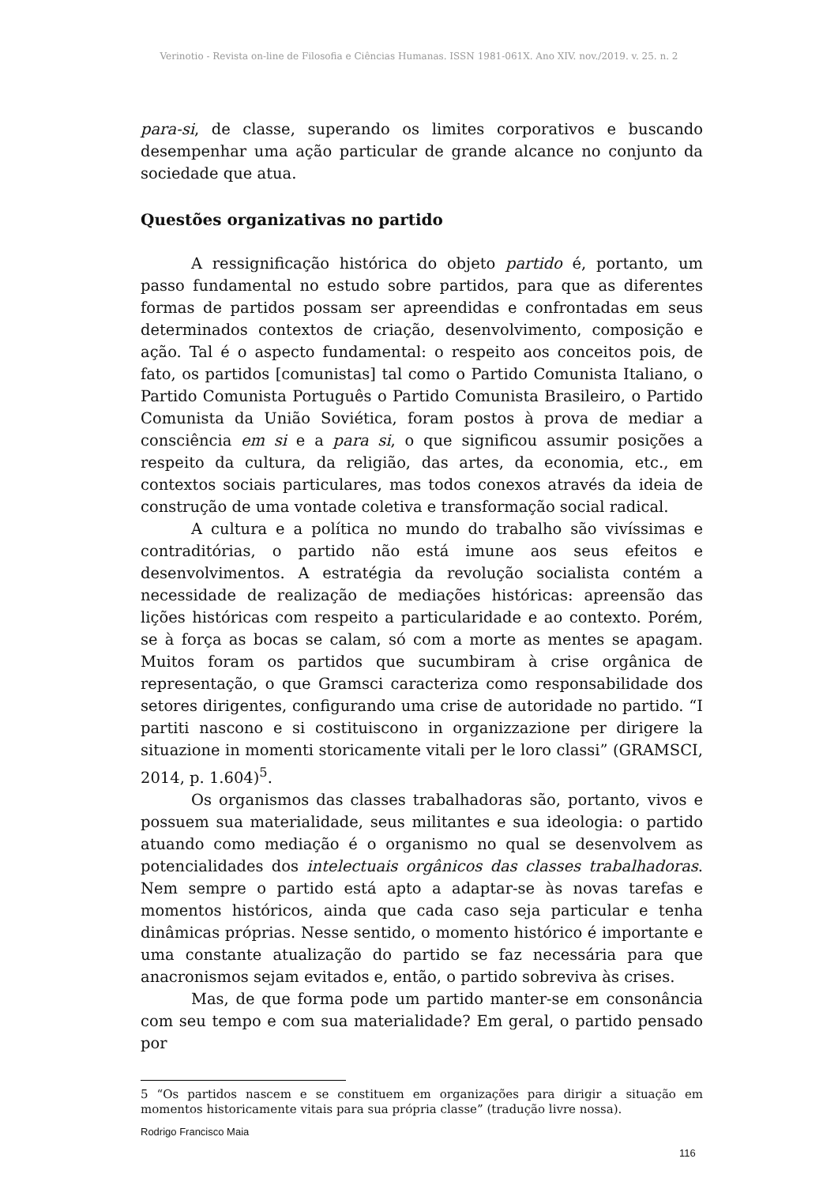Verinotio - Revista on-line de Filosofia e Ciências Humanas. ISSN 1981-061X. Ano XIV. nov./2019. v. 25. n. 2
para-si, de classe, superando os limites corporativos e buscando desempenhar uma ação particular de grande alcance no conjunto da sociedade que atua.
Questões organizativas no partido
A ressignificação histórica do objeto partido é, portanto, um passo fundamental no estudo sobre partidos, para que as diferentes formas de partidos possam ser apreendidas e confrontadas em seus determinados contextos de criação, desenvolvimento, composição e ação. Tal é o aspecto fundamental: o respeito aos conceitos pois, de fato, os partidos [comunistas] tal como o Partido Comunista Italiano, o Partido Comunista Português o Partido Comunista Brasileiro, o Partido Comunista da União Soviética, foram postos à prova de mediar a consciência em si e a para si, o que significou assumir posições a respeito da cultura, da religião, das artes, da economia, etc., em contextos sociais particulares, mas todos conexos através da ideia de construção de uma vontade coletiva e transformação social radical.
A cultura e a política no mundo do trabalho são vivíssimas e contraditórias, o partido não está imune aos seus efeitos e desenvolvimentos. A estratégia da revolução socialista contém a necessidade de realização de mediações históricas: apreensão das lições históricas com respeito a particularidade e ao contexto. Porém, se à força as bocas se calam, só com a morte as mentes se apagam. Muitos foram os partidos que sucumbiram à crise orgânica de representação, o que Gramsci caracteriza como responsabilidade dos setores dirigentes, configurando uma crise de autoridade no partido. “I partiti nascono e si costituiscono in organizzazione per dirigere la situazione in momenti storicamente vitali per le loro classi” (GRAMSCI, 2014, p. 1.604)<sup>5</sup>.
Os organismos das classes trabalhadoras são, portanto, vivos e possuem sua materialidade, seus militantes e sua ideologia: o partido atuando como mediação é o organismo no qual se desenvolvem as potencialidades dos intelectuais orgânicos das classes trabalhadoras. Nem sempre o partido está apto a adaptar-se às novas tarefas e momentos históricos, ainda que cada caso seja particular e tenha dinâmicas próprias. Nesse sentido, o momento histórico é importante e uma constante atualização do partido se faz necessária para que anacronismos sejam evitados e, então, o partido sobreviva às crises.
Mas, de que forma pode um partido manter-se em consonância com seu tempo e com sua materialidade? Em geral, o partido pensado por
5 “Os partidos nascem e se constituem em organizações para dirigir a situação em momentos historicamente vitais para sua própria classe” (tradução livre nossa).
Rodrigo Francisco Maia
116